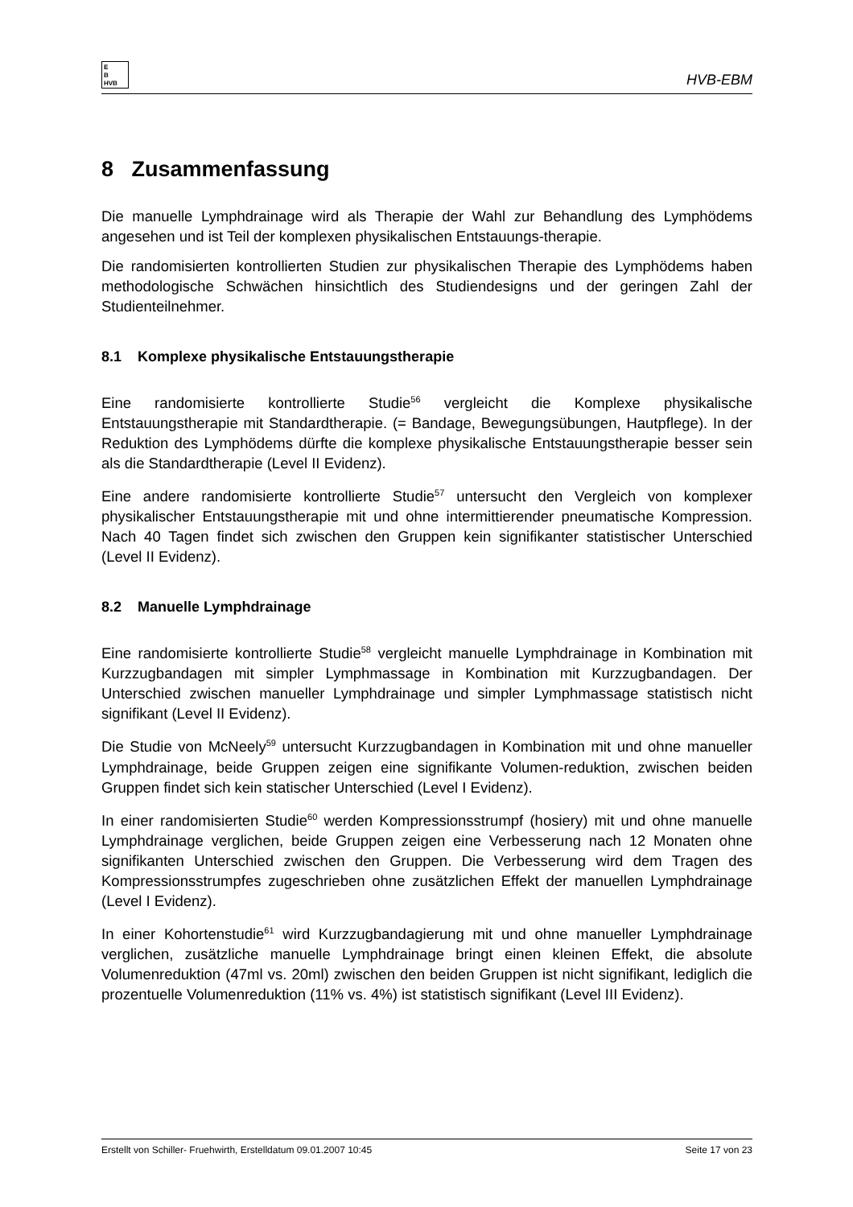E
B
HVB
HVB-EBM
8 Zusammenfassung
Die manuelle Lymphdrainage wird als Therapie der Wahl zur Behandlung des Lymphödems angesehen und ist Teil der komplexen physikalischen Entstauungs-therapie.
Die randomisierten kontrollierten Studien zur physikalischen Therapie des Lymphödems haben methodologische Schwächen hinsichtlich des Studiendesigns und der geringen Zahl der Studienteilnehmer.
8.1 Komplexe physikalische Entstauungstherapie
Eine randomisierte kontrollierte Studie<sup>56</sup> vergleicht die Komplexe physikalische Entstauungstherapie mit Standardtherapie. (= Bandage, Bewegungsübungen, Hautpflege). In der Reduktion des Lymphödems dürfte die komplexe physikalische Entstauungstherapie besser sein als die Standardtherapie (Level II Evidenz).
Eine andere randomisierte kontrollierte Studie<sup>57</sup> untersucht den Vergleich von komplexer physikalischer Entstauungstherapie mit und ohne intermittierender pneumatische Kompression. Nach 40 Tagen findet sich zwischen den Gruppen kein signifikanter statistischer Unterschied (Level II Evidenz).
8.2 Manuelle Lymphdrainage
Eine randomisierte kontrollierte Studie<sup>58</sup> vergleicht manuelle Lymphdrainage in Kombination mit Kurzzugbandagen mit simpler Lymphmassage in Kombination mit Kurzzugbandagen. Der Unterschied zwischen manueller Lymphdrainage und simpler Lymphmassage statistisch nicht signifikant (Level II Evidenz).
Die Studie von McNeely<sup>59</sup> untersucht Kurzzugbandagen in Kombination mit und ohne manueller Lymphdrainage, beide Gruppen zeigen eine signifikante Volumen-reduktion, zwischen beiden Gruppen findet sich kein statischer Unterschied (Level I Evidenz).
In einer randomisierten Studie<sup>60</sup> werden Kompressionsstrumpf (hosiery) mit und ohne manuelle Lymphdrainage verglichen, beide Gruppen zeigen eine Verbesserung nach 12 Monaten ohne signifikanten Unterschied zwischen den Gruppen. Die Verbesserung wird dem Tragen des Kompressionsstrumpfes zugeschrieben ohne zusätzlichen Effekt der manuellen Lymphdrainage (Level I Evidenz).
In einer Kohortenstudie<sup>61</sup> wird Kurzzugbandagierung mit und ohne manueller Lymphdrainage verglichen, zusätzliche manuelle Lymphdrainage bringt einen kleinen Effekt, die absolute Volumenreduktion (47ml vs. 20ml) zwischen den beiden Gruppen ist nicht signifikant, lediglich die prozentuelle Volumenreduktion (11% vs. 4%) ist statistisch signifikant (Level III Evidenz).
Erstellt von Schiller- Fruehwirth, Erstelldatum 09.01.2007 10:45 Seite 17 von 23